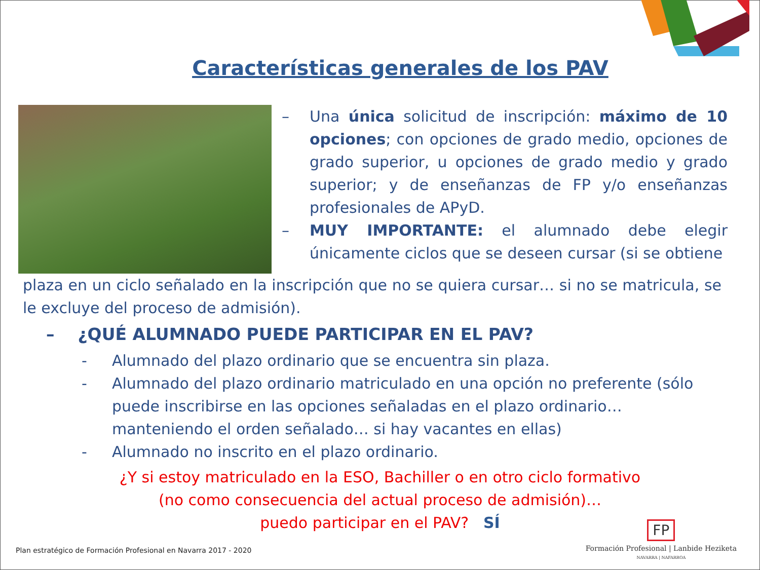Características generales de los PAV
– Una única solicitud de inscripción: máximo de 10 opciones; con opciones de grado medio, opciones de grado superior, u opciones de grado medio y grado superior; y de enseñanzas de FP y/o enseñanzas profesionales de APyD.
– MUY IMPORTANTE: el alumnado debe elegir únicamente ciclos que se deseen cursar (si se obtiene
plaza en un ciclo señalado en la inscripción que no se quiera cursar… si no se matricula, se le excluye del proceso de admisión).
– ¿QUÉ ALUMNADO PUEDE PARTICIPAR EN EL PAV?
- Alumnado del plazo ordinario que se encuentra sin plaza.
- Alumnado del plazo ordinario matriculado en una opción no preferente (sólo puede inscribirse en las opciones señaladas en el plazo ordinario… manteniendo el orden señalado… si hay vacantes en ellas)
- Alumnado no inscrito en el plazo ordinario.
¿Y si estoy matriculado en la ESO, Bachiller o en otro ciclo formativo
(no como consecuencia del actual proceso de admisión)…
puedo participar en el PAV? SÍ
Plan estratégico de Formación Profesional en Navarra 2017 - 2020
FP
Formación Profesional | Lanbide Heziketa
NAVARRA | NAFARROA